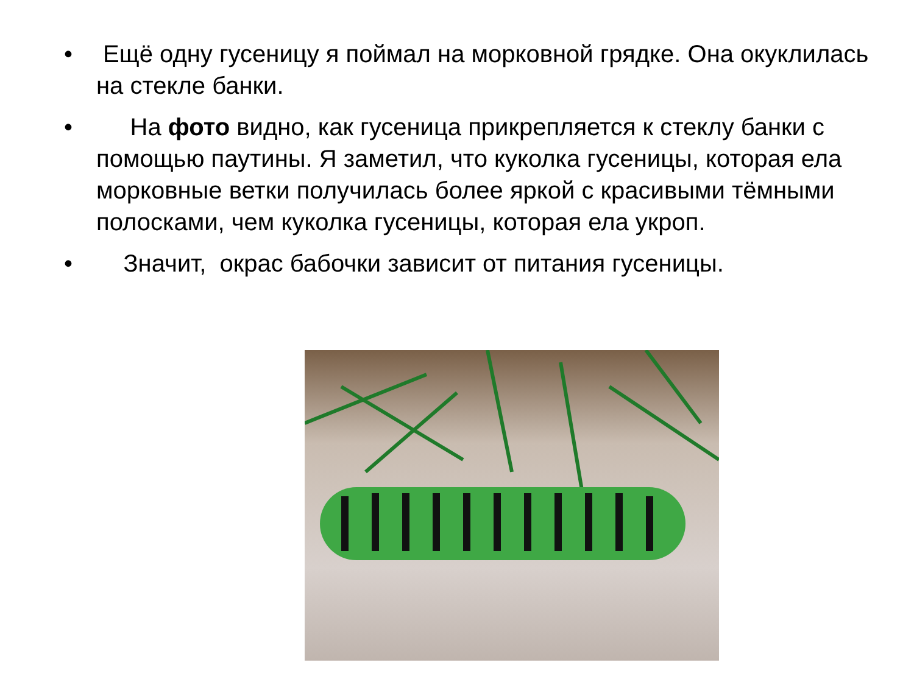• Ещё одну гусеницу я поймал на морковной грядке. Она окуклилась на стекле банки.
• На фото видно, как гусеница прикрепляется к стеклу банки с помощью паутины. Я заметил, что куколка гусеницы, которая ела морковные ветки получилась более яркой с красивыми тёмными полосками, чем куколка гусеницы, которая ела укроп.
• Значит, окрас бабочки зависит от питания гусеницы.